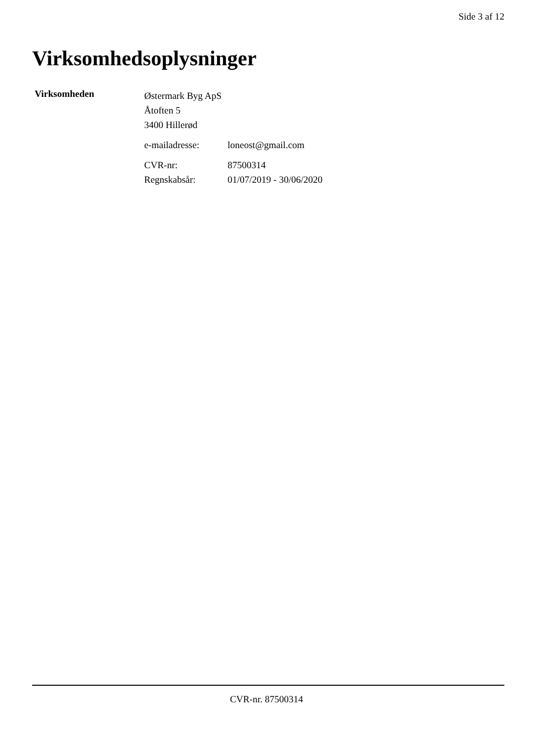Side 3 af 12
Virksomhedsoplysninger
Virksomheden
Østermark Byg ApS
Åtoften 5
3400 Hillerød
e-mailadresse: loneost@gmail.com
CVR-nr: 87500314
Regnskabsår: 01/07/2019 - 30/06/2020
CVR-nr. 87500314